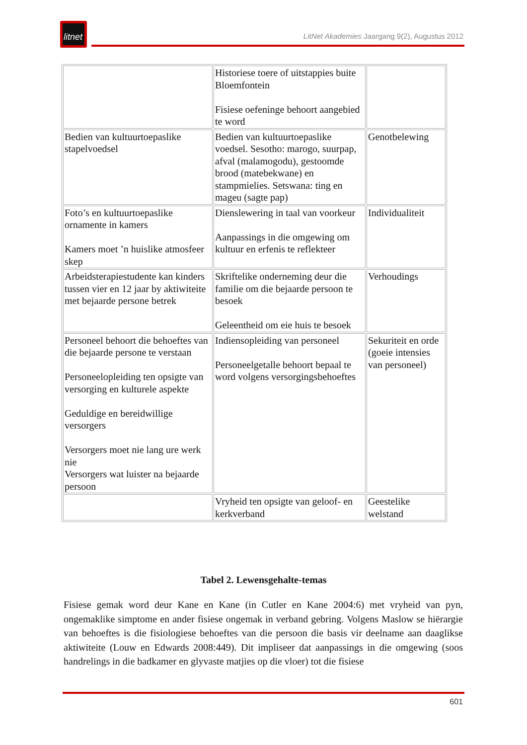litnet
LitNet Akademies Jaargang 9(2), Augustus 2012
| | Historiese toere of uitstappies buite Bloemfontein Fisiese oefeninge behoort aangebied te word | |
| Bedien van kultuurtoepaslike stapelvoedsel | Bedien van kultuurtoepaslike voedsel. Sesotho: marogo, suurpap, afval (malamogodu), gestoomde brood (matebekwane) en stampmielies. Setswana: ting en mageu (sagte pap) | Genotbelewing |
| Foto’s en kultuurtoepaslike ornamente in kamers Kamers moet ’n huislike atmosfeer skep | Dienslewering in taal van voorkeur Aanpassings in die omgewing om kultuur en erfenis te reflekteer | Individualiteit |
| Arbeidsterapiestudente kan kinders tussen vier en 12 jaar by aktiwiteite met bejaarde persone betrek | Skriftelike onderneming deur die familie om die bejaarde persoon te besoek Geleentheid om eie huis te besoek | Verhoudings |
| Personeel behoort die behoeftes van die bejaarde persone te verstaan Personeelopleiding ten opsigte van versorging en kulturele aspekte Geduldige en bereidwillige versorgers Versorgers moet nie lang ure werk nie Versorgers wat luister na bejaarde persoon | Indiensopleiding van personeel Personeelgetalle behoort bepaal te word volgens versorgingsbehoeftes | Sekuriteit en orde (goeie intensies van personeel) |
| | Vryheid ten opsigte van geloof- en kerkverband | Geestelike welstand |
Tabel 2. Lewensgehalte-temas
Fisiese gemak word deur Kane en Kane (in Cutler en Kane 2004:6) met vryheid van pyn, ongemaklike simptome en ander fisiese ongemak in verband gebring. Volgens Maslow se hiërargie van behoeftes is die fisiologiese behoeftes van die persoon die basis vir deelname aan daaglikse aktiwiteite (Louw en Edwards 2008:449). Dit impliseer dat aanpassings in die omgewing (soos handrelings in die badkamer en glyvaste matjies op die vloer) tot die fisiese
601